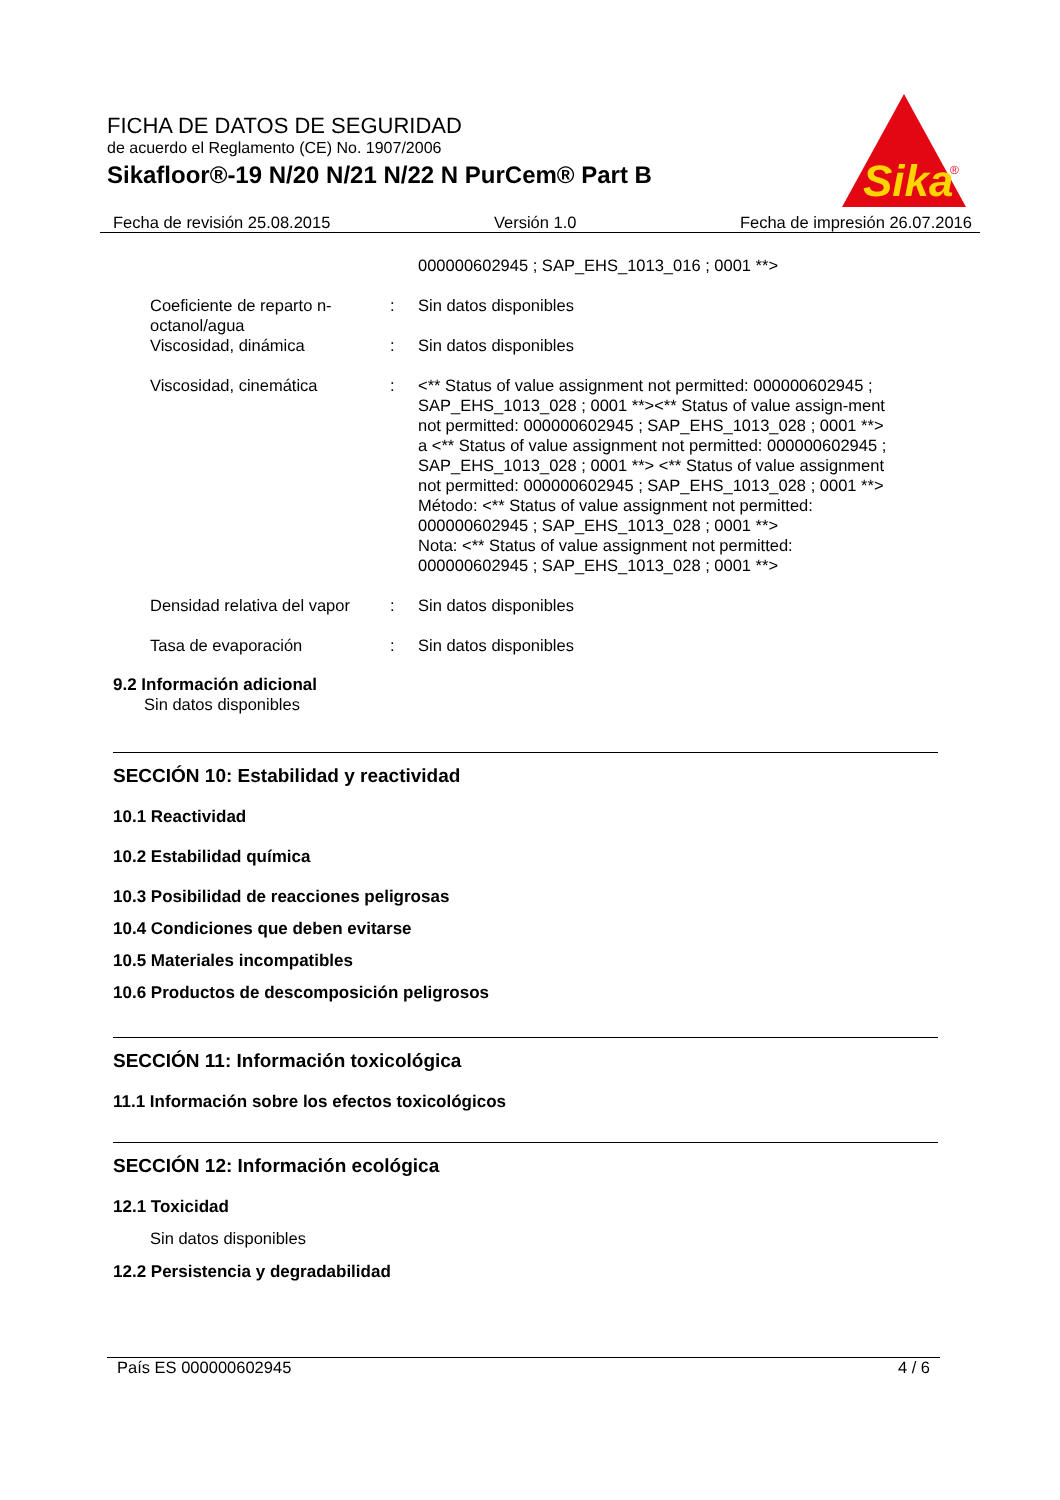FICHA DE DATOS DE SEGURIDAD
de acuerdo el Reglamento (CE) No. 1907/2006
Sikafloor®-19 N/20 N/21 N/22 N PurCem® Part B
Sika
®
Fecha de revisión 25.08.2015 Versión 1.0 Fecha de impresión 26.07.2016
000000602945 ; SAP_EHS_1013_016 ; 0001 **>
Coeficiente de reparto n-octanol/agua
: Sin datos disponibles
Viscosidad, dinámica : Sin datos disponibles
Viscosidad, cinemática : <** Status of value assignment not permitted: 000000602945 ; SAP_EHS_1013_028 ; 0001 **><** Status of value assign-ment not permitted: 000000602945 ; SAP_EHS_1013_028 ; 0001 **>
a <** Status of value assignment not permitted: 000000602945 ; SAP_EHS_1013_028 ; 0001 **> <** Status of value assignment not permitted: 000000602945 ; SAP_EHS_1013_028 ; 0001 **>
Método: <** Status of value assignment not permitted: 000000602945 ; SAP_EHS_1013_028 ; 0001 **>
Nota: <** Status of value assignment not permitted: 000000602945 ; SAP_EHS_1013_028 ; 0001 **>
Densidad relativa del vapor
: Sin datos disponibles
Tasa de evaporación : Sin datos disponibles
9.2 Información adicional
Sin datos disponibles
SECCIÓN 10: Estabilidad y reactividad
10.1 Reactividad
10.2 Estabilidad química
10.3 Posibilidad de reacciones peligrosas
10.4 Condiciones que deben evitarse
10.5 Materiales incompatibles
10.6 Productos de descomposición peligrosos
SECCIÓN 11: Información toxicológica
11.1 Información sobre los efectos toxicológicos
SECCIÓN 12: Información ecológica
12.1 Toxicidad
Sin datos disponibles
12.2 Persistencia y degradabilidad
País ES 000000602945 4 / 6